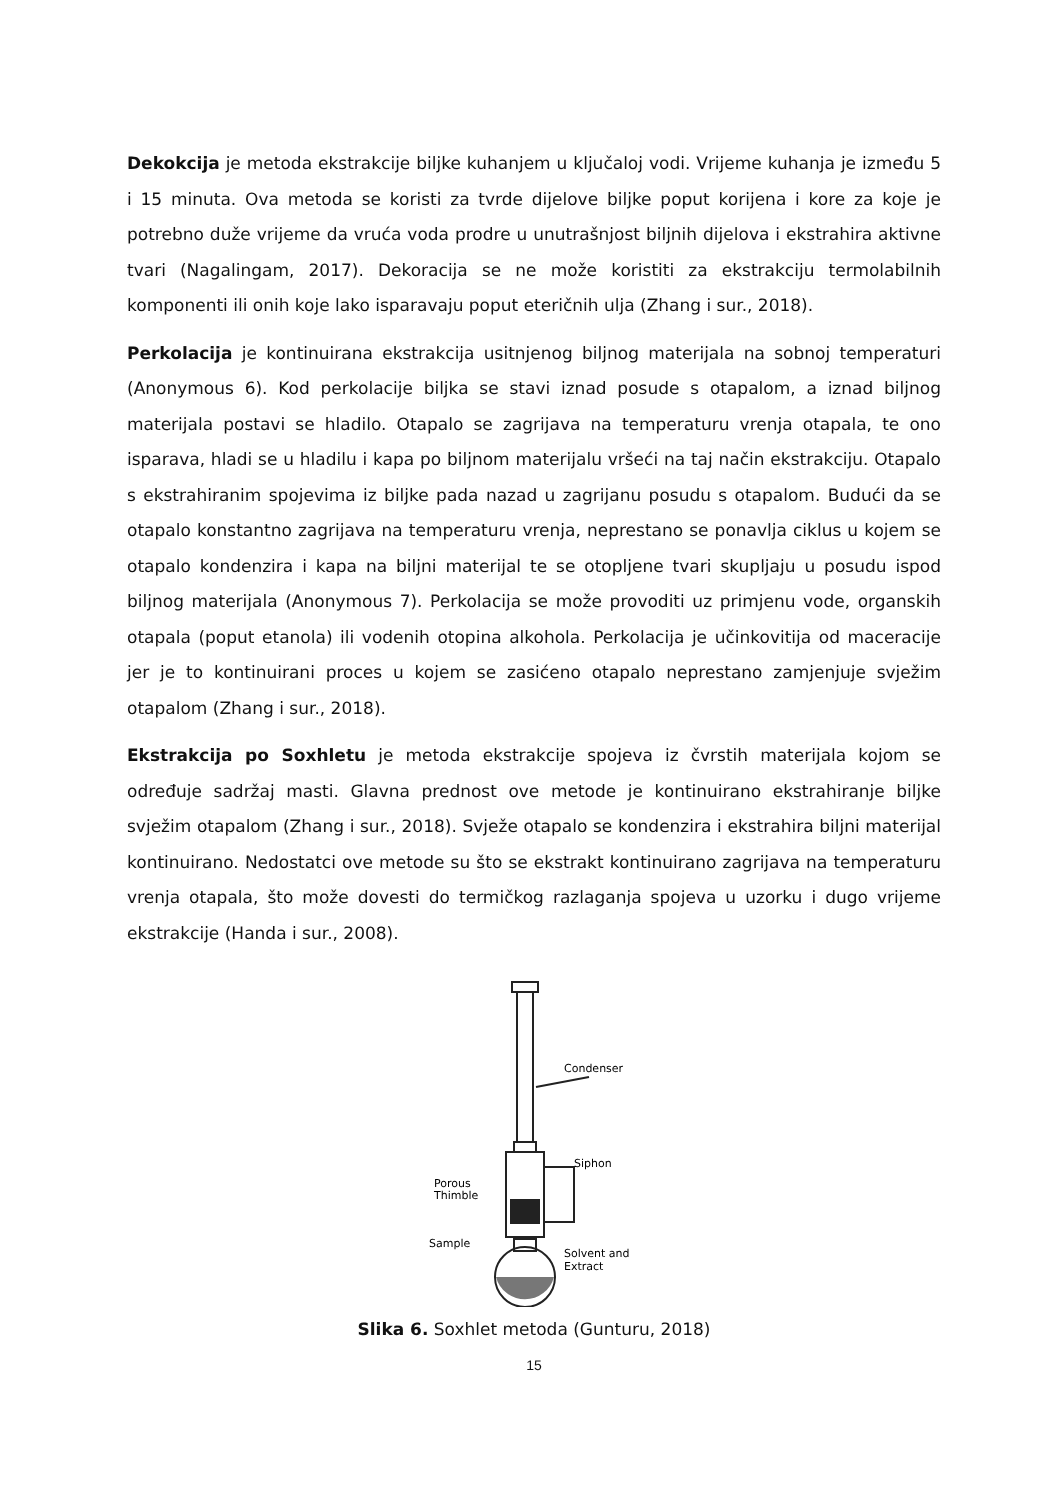Dekokcija je metoda ekstrakcije biljke kuhanjem u ključaloj vodi. Vrijeme kuhanja je između 5 i 15 minuta. Ova metoda se koristi za tvrde dijelove biljke poput korijena i kore za koje je potrebno duže vrijeme da vruća voda prodre u unutrašnjost biljnih dijelova i ekstrahira aktivne tvari (Nagalingam, 2017). Dekoracija se ne može koristiti za ekstrakciju termolabilnih komponenti ili onih koje lako isparavaju poput eteričnih ulja (Zhang i sur., 2018).
Perkolacija je kontinuirana ekstrakcija usitnjenog biljnog materijala na sobnoj temperaturi (Anonymous 6). Kod perkolacije biljka se stavi iznad posude s otapalom, a iznad biljnog materijala postavi se hladilo. Otapalo se zagrijava na temperaturu vrenja otapala, te ono isparava, hladi se u hladilu i kapa po biljnom materijalu vršeći na taj način ekstrakciju. Otapalo s ekstrahiranim spojevima iz biljke pada nazad u zagrijanu posudu s otapalom. Budući da se otapalo konstantno zagrijava na temperaturu vrenja, neprestano se ponavlja ciklus u kojem se otapalo kondenzira i kapa na biljni materijal te se otopljene tvari skupljaju u posudu ispod biljnog materijala (Anonymous 7). Perkolacija se može provoditi uz primjenu vode, organskih otapala (poput etanola) ili vodenih otopina alkohola. Perkolacija je učinkovitija od maceracije jer je to kontinuirani proces u kojem se zasićeno otapalo neprestano zamjenjuje svježim otapalom (Zhang i sur., 2018).
Ekstrakcija po Soxhletu je metoda ekstrakcije spojeva iz čvrstih materijala kojom se određuje sadržaj masti. Glavna prednost ove metode je kontinuirano ekstrahiranje biljke svježim otapalom (Zhang i sur., 2018). Svježe otapalo se kondenzira i ekstrahira biljni materijal kontinuirano. Nedostatci ove metode su što se ekstrakt kontinuirano zagrijava na temperaturu vrenja otapala, što može dovesti do termičkog razlaganja spojeva u uzorku i dugo vrijeme ekstrakcije (Handa i sur., 2008).
Condenser
Siphon
Porous
Thimble
Sample
Solvent and
Extract
Slika 6. Soxhlet metoda (Gunturu, 2018)
15